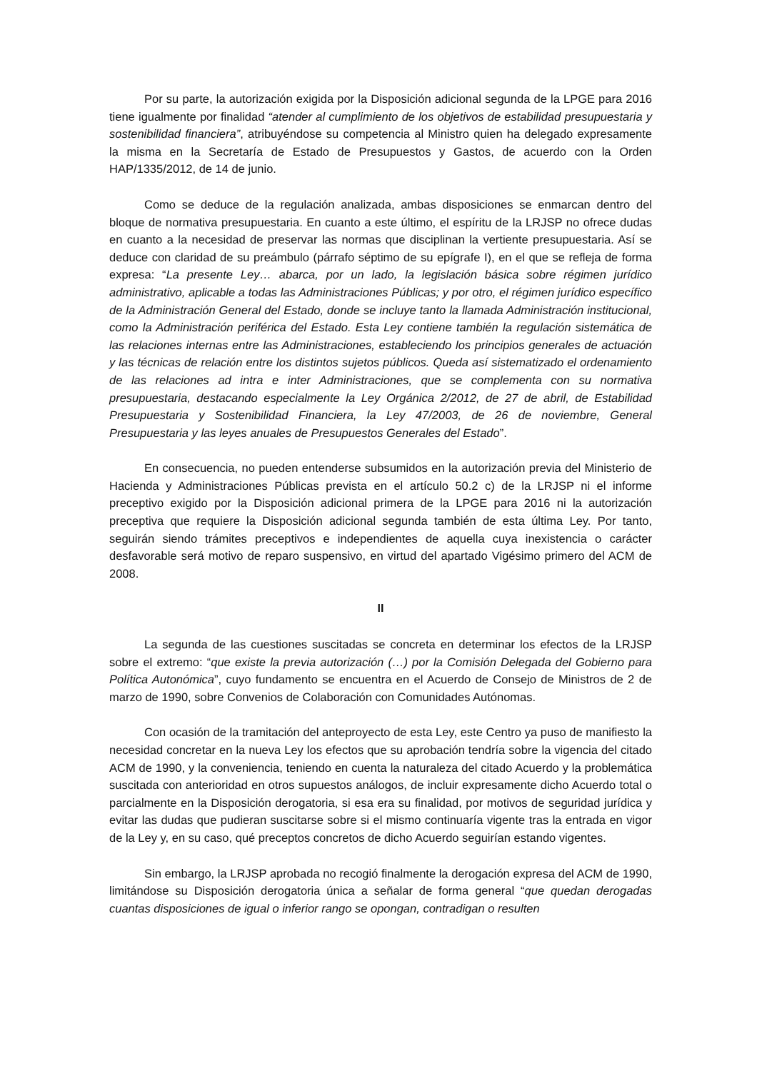Por su parte, la autorización exigida por la Disposición adicional segunda de la LPGE para 2016 tiene igualmente por finalidad “atender al cumplimiento de los objetivos de estabilidad presupuestaria y sostenibilidad financiera”, atribuyéndose su competencia al Ministro quien ha delegado expresamente la misma en la Secretaría de Estado de Presupuestos y Gastos, de acuerdo con la Orden HAP/1335/2012, de 14 de junio.
Como se deduce de la regulación analizada, ambas disposiciones se enmarcan dentro del bloque de normativa presupuestaria. En cuanto a este último, el espíritu de la LRJSP no ofrece dudas en cuanto a la necesidad de preservar las normas que disciplinan la vertiente presupuestaria. Así se deduce con claridad de su preámbulo (párrafo séptimo de su epígrafe I), en el que se refleja de forma expresa: “La presente Ley… abarca, por un lado, la legislación básica sobre régimen jurídico administrativo, aplicable a todas las Administraciones Públicas; y por otro, el régimen jurídico específico de la Administración General del Estado, donde se incluye tanto la llamada Administración institucional, como la Administración periférica del Estado. Esta Ley contiene también la regulación sistemática de las relaciones internas entre las Administraciones, estableciendo los principios generales de actuación y las técnicas de relación entre los distintos sujetos públicos. Queda así sistematizado el ordenamiento de las relaciones ad intra e inter Administraciones, que se complementa con su normativa presupuestaria, destacando especialmente la Ley Orgánica 2/2012, de 27 de abril, de Estabilidad Presupuestaria y Sostenibilidad Financiera, la Ley 47/2003, de 26 de noviembre, General Presupuestaria y las leyes anuales de Presupuestos Generales del Estado”.
En consecuencia, no pueden entenderse subsumidos en la autorización previa del Ministerio de Hacienda y Administraciones Públicas prevista en el artículo 50.2 c) de la LRJSP ni el informe preceptivo exigido por la Disposición adicional primera de la LPGE para 2016 ni la autorización preceptiva que requiere la Disposición adicional segunda también de esta última Ley. Por tanto, seguirán siendo trámites preceptivos e independientes de aquella cuya inexistencia o carácter desfavorable será motivo de reparo suspensivo, en virtud del apartado Vigésimo primero del ACM de 2008.
II
La segunda de las cuestiones suscitadas se concreta en determinar los efectos de la LRJSP sobre el extremo: “que existe la previa autorización (…) por la Comisión Delegada del Gobierno para Política Autonómica”, cuyo fundamento se encuentra en el Acuerdo de Consejo de Ministros de 2 de marzo de 1990, sobre Convenios de Colaboración con Comunidades Autónomas.
Con ocasión de la tramitación del anteproyecto de esta Ley, este Centro ya puso de manifiesto la necesidad concretar en la nueva Ley los efectos que su aprobación tendría sobre la vigencia del citado ACM de 1990, y la conveniencia, teniendo en cuenta la naturaleza del citado Acuerdo y la problemática suscitada con anterioridad en otros supuestos análogos, de incluir expresamente dicho Acuerdo total o parcialmente en la Disposición derogatoria, si esa era su finalidad, por motivos de seguridad jurídica y evitar las dudas que pudieran suscitarse sobre si el mismo continuaría vigente tras la entrada en vigor de la Ley y, en su caso, qué preceptos concretos de dicho Acuerdo seguirían estando vigentes.
Sin embargo, la LRJSP aprobada no recogió finalmente la derogación expresa del ACM de 1990, limitándose su Disposición derogatoria única a señalar de forma general “que quedan derogadas cuantas disposiciones de igual o inferior rango se opongan, contradigan o resulten